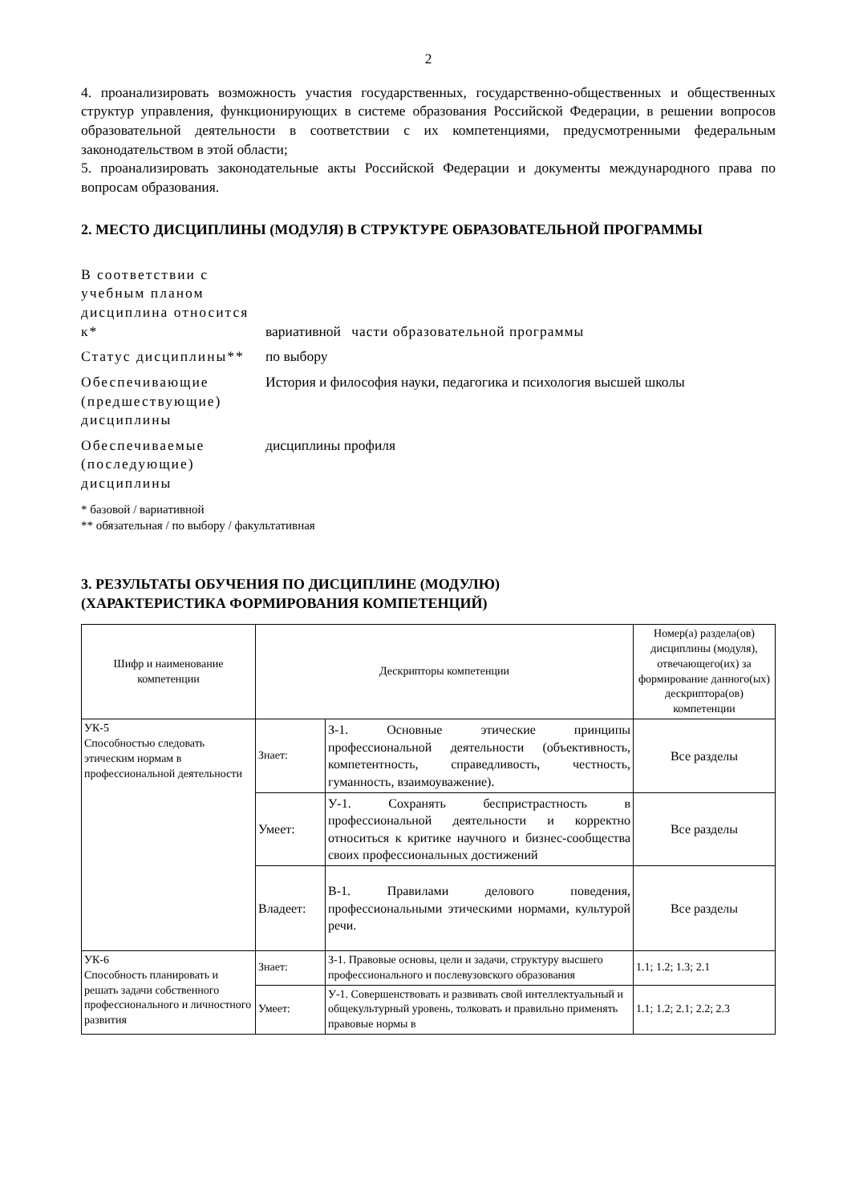2
4. проанализировать возможность участия государственных, государственно-общественных и общественных структур управления, функционирующих в системе образования Российской Федерации, в решении вопросов образовательной деятельности в соответствии с их компетенциями, предусмотренными федеральным законодательством в этой области;
5. проанализировать законодательные акты Российской Федерации и документы международного права по вопросам образования.
2. МЕСТО ДИСЦИПЛИНЫ (МОДУЛЯ) В СТРУКТУРЕ ОБРАЗОВАТЕЛЬНОЙ ПРОГРАММЫ
| В соответствии с учебным планом дисциплина относится к* | вариативной части образовательной программы |
| Статус дисциплины** | по выбору |
| Обеспечивающие (предшествующие) дисциплины | История и философия науки, педагогика и психология высшей школы |
| Обеспечиваемые (последующие) дисциплины | дисциплины профиля |
* базовой / вариативной
** обязательная / по выбору / факультативная
3. РЕЗУЛЬТАТЫ ОБУЧЕНИЯ ПО ДИСЦИПЛИНЕ (МОДУЛЮ)
(ХАРАКТЕРИСТИКА ФОРМИРОВАНИЯ КОМПЕТЕНЦИЙ)
| Шифр и наименование компетенции | Дескрипторы компетенции | | Номер(а) раздела(ов) дисциплины (модуля), отвечающего(их) за формирование данного(ых) дескриптора(ов) компетенции |
| --- | --- | --- | --- |
| УК-5 Способностью следовать этическим нормам в профессиональной деятельности | Знает: | З-1. Основные этические принципы профессиональной деятельности (объективность, компетентность, справедливость, честность, гуманность, взаимоуважение). | Все разделы |
| | Умеет: | У-1. Сохранять беспристрастность в профессиональной деятельности и корректно относиться к критике научного и бизнес-сообщества своих профессиональных достижений | Все разделы |
| | Владеет: | В-1. Правилами делового поведения, профессиональными этическими нормами, культурой речи. | Все разделы |
| УК-6 Способность планировать и решать задачи собственного профессионального и личностного развития | Знает: | З-1. Правовые основы, цели и задачи, структуру высшего профессионального и послевузовского образования | 1.1; 1.2; 1.3; 2.1 |
| | Умеет: | У-1. Совершенствовать и развивать свой интеллектуальный и общекультурный уровень, толковать и правильно применять правовые нормы в | 1.1; 1.2; 2.1; 2.2; 2.3 |